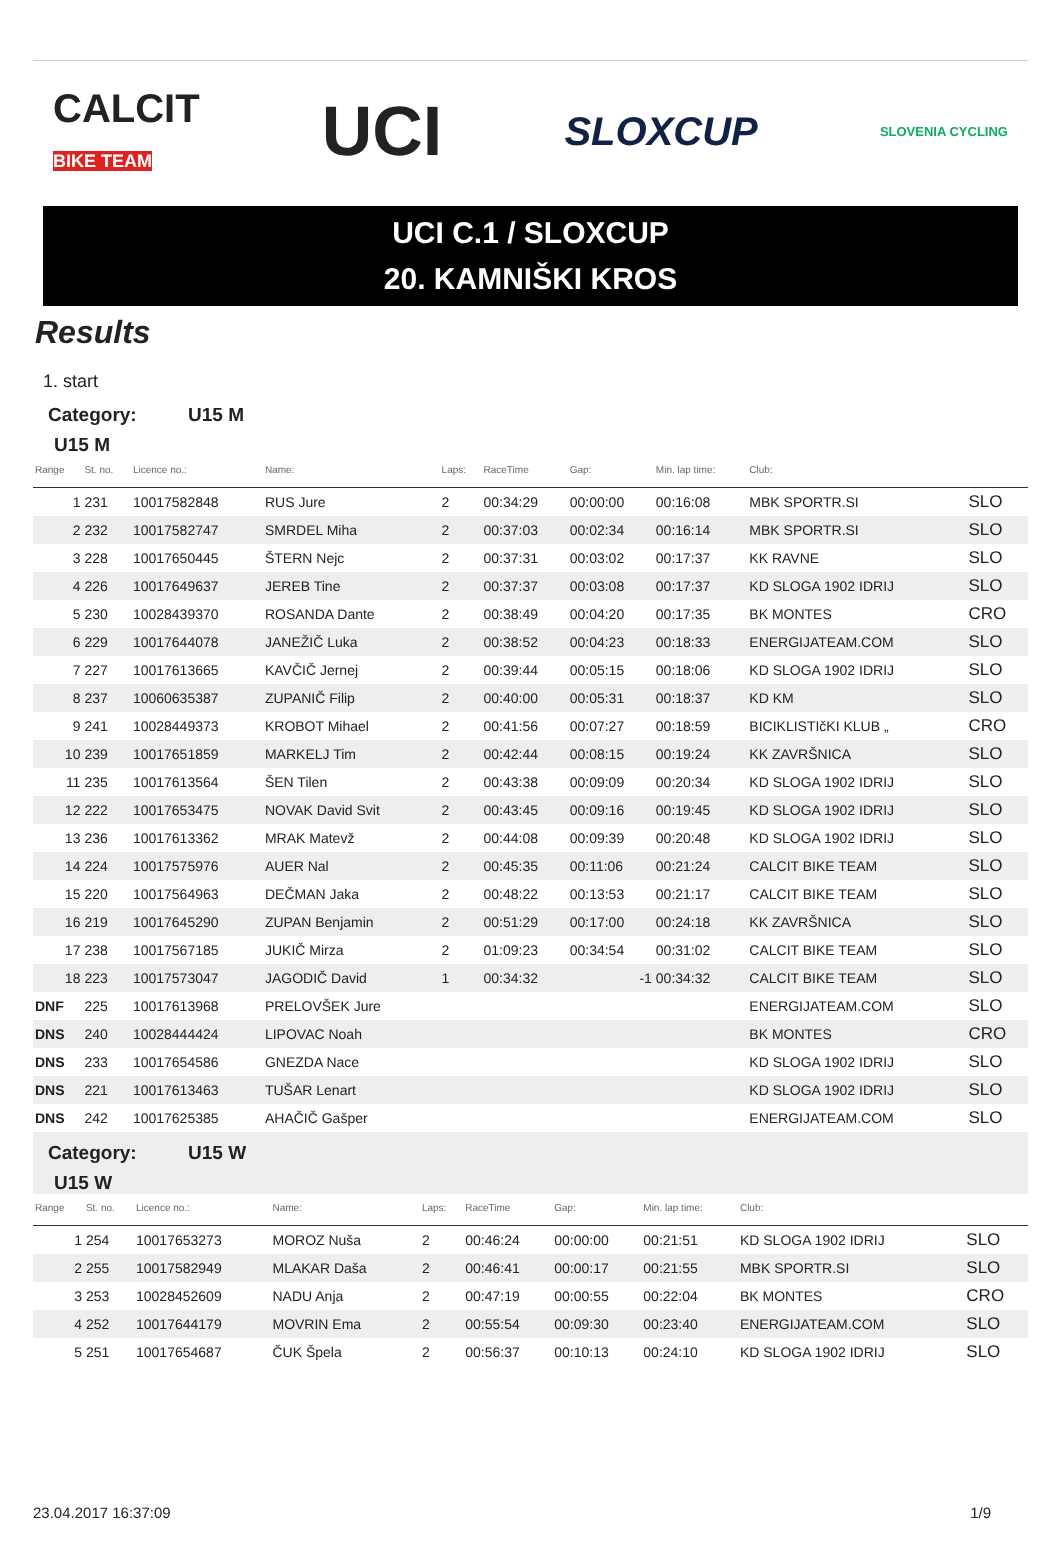CALCIT
BIKE TEAM
UCI
SLOXCUP
SLOVENIA CYCLING
UCI C.1 / SLOXCUP
20. KAMNIŠKI KROS
Results
1. start
Category: U15 M
U15 M
| Range | St. no. | Licence no.: | Name: | Laps: | RaceTime | Gap: | Min. lap time: | Club: | |
| --- | --- | --- | --- | --- | --- | --- | --- | --- | --- |
| 1 | 231 | 10017582848 | RUS Jure | 2 | 00:34:29 | 00:00:00 | 00:16:08 | MBK SPORTR.SI | SLO |
| 2 | 232 | 10017582747 | SMRDEL Miha | 2 | 00:37:03 | 00:02:34 | 00:16:14 | MBK SPORTR.SI | SLO |
| 3 | 228 | 10017650445 | ŠTERN Nejc | 2 | 00:37:31 | 00:03:02 | 00:17:37 | KK RAVNE | SLO |
| 4 | 226 | 10017649637 | JEREB Tine | 2 | 00:37:37 | 00:03:08 | 00:17:37 | KD SLOGA 1902 IDRIJ | SLO |
| 5 | 230 | 10028439370 | ROSANDA Dante | 2 | 00:38:49 | 00:04:20 | 00:17:35 | BK MONTES | CRO |
| 6 | 229 | 10017644078 | JANEŽIČ Luka | 2 | 00:38:52 | 00:04:23 | 00:18:33 | ENERGIJATEAM.COM | SLO |
| 7 | 227 | 10017613665 | KAVČIČ Jernej | 2 | 00:39:44 | 00:05:15 | 00:18:06 | KD SLOGA 1902 IDRIJ | SLO |
| 8 | 237 | 10060635387 | ZUPANIČ Filip | 2 | 00:40:00 | 00:05:31 | 00:18:37 | KD KM | SLO |
| 9 | 241 | 10028449373 | KROBOT Mihael | 2 | 00:41:56 | 00:07:27 | 00:18:59 | BICIKLISTIčKI KLUB „ | CRO |
| 10 | 239 | 10017651859 | MARKELJ Tim | 2 | 00:42:44 | 00:08:15 | 00:19:24 | KK ZAVRŠNICA | SLO |
| 11 | 235 | 10017613564 | ŠEN Tilen | 2 | 00:43:38 | 00:09:09 | 00:20:34 | KD SLOGA 1902 IDRIJ | SLO |
| 12 | 222 | 10017653475 | NOVAK David Svit | 2 | 00:43:45 | 00:09:16 | 00:19:45 | KD SLOGA 1902 IDRIJ | SLO |
| 13 | 236 | 10017613362 | MRAK Matevž | 2 | 00:44:08 | 00:09:39 | 00:20:48 | KD SLOGA 1902 IDRIJ | SLO |
| 14 | 224 | 10017575976 | AUER Nal | 2 | 00:45:35 | 00:11:06 | 00:21:24 | CALCIT BIKE TEAM | SLO |
| 15 | 220 | 10017564963 | DEČMAN Jaka | 2 | 00:48:22 | 00:13:53 | 00:21:17 | CALCIT BIKE TEAM | SLO |
| 16 | 219 | 10017645290 | ZUPAN Benjamin | 2 | 00:51:29 | 00:17:00 | 00:24:18 | KK ZAVRŠNICA | SLO |
| 17 | 238 | 10017567185 | JUKIČ Mirza | 2 | 01:09:23 | 00:34:54 | 00:31:02 | CALCIT BIKE TEAM | SLO |
| 18 | 223 | 10017573047 | JAGODIČ David | 1 | 00:34:32 | -1 | 00:34:32 | CALCIT BIKE TEAM | SLO |
| DNF | 225 | 10017613968 | PRELOVŠEK Jure | | | | | ENERGIJATEAM.COM | SLO |
| DNS | 240 | 10028444424 | LIPOVAC Noah | | | | | BK MONTES | CRO |
| DNS | 233 | 10017654586 | GNEZDA Nace | | | | | KD SLOGA 1902 IDRIJ | SLO |
| DNS | 221 | 10017613463 | TUŠAR Lenart | | | | | KD SLOGA 1902 IDRIJ | SLO |
| DNS | 242 | 10017625385 | AHAČIČ Gašper | | | | | ENERGIJATEAM.COM | SLO |
Category: U15 W
U15 W
| Range | St. no. | Licence no.: | Name: | Laps: | RaceTime | Gap: | Min. lap time: | Club: | |
| --- | --- | --- | --- | --- | --- | --- | --- | --- | --- |
| 1 | 254 | 10017653273 | MOROZ Nuša | 2 | 00:46:24 | 00:00:00 | 00:21:51 | KD SLOGA 1902 IDRIJ | SLO |
| 2 | 255 | 10017582949 | MLAKAR Daša | 2 | 00:46:41 | 00:00:17 | 00:21:55 | MBK SPORTR.SI | SLO |
| 3 | 253 | 10028452609 | NADU Anja | 2 | 00:47:19 | 00:00:55 | 00:22:04 | BK MONTES | CRO |
| 4 | 252 | 10017644179 | MOVRIN Ema | 2 | 00:55:54 | 00:09:30 | 00:23:40 | ENERGIJATEAM.COM | SLO |
| 5 | 251 | 10017654687 | ČUK Špela | 2 | 00:56:37 | 00:10:13 | 00:24:10 | KD SLOGA 1902 IDRIJ | SLO |
23.04.2017 16:37:09 1/9